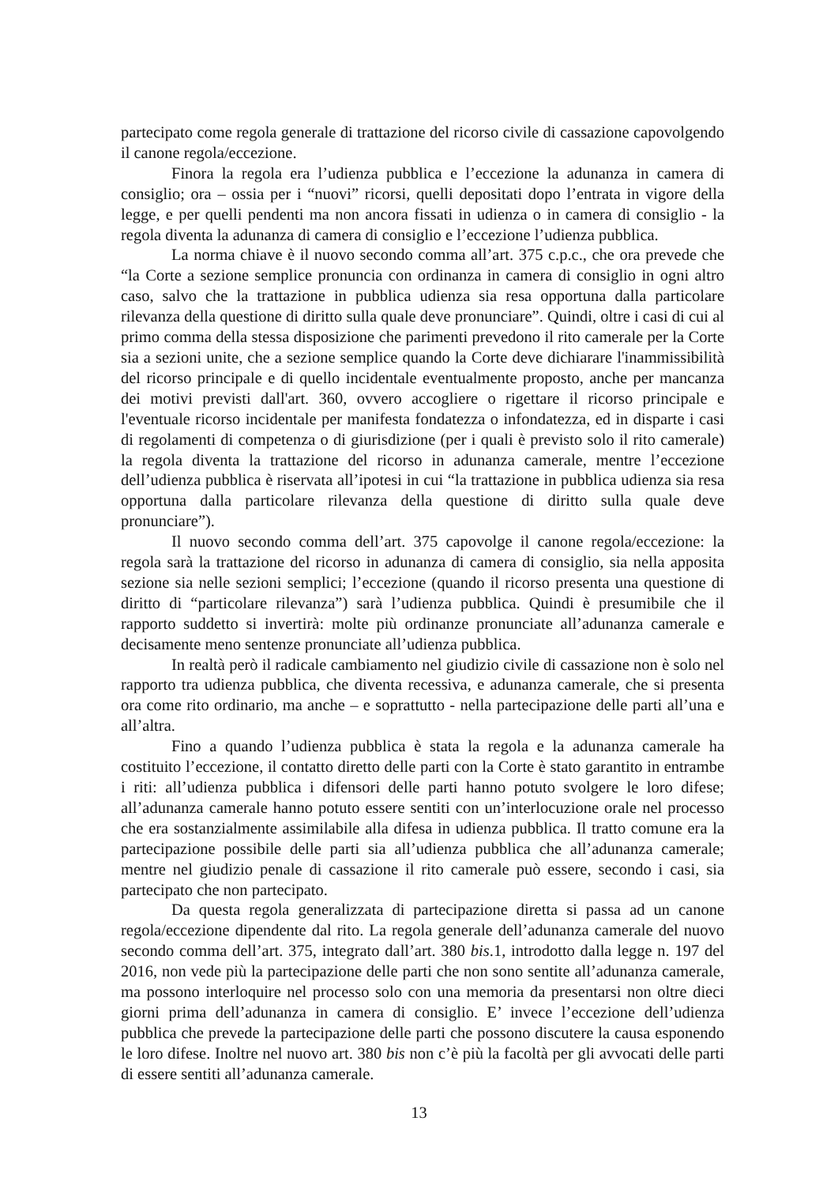partecipato come regola generale di trattazione del ricorso civile di cassazione capovolgendo il canone regola/eccezione.
Finora la regola era l’udienza pubblica e l’eccezione la adunanza in camera di consiglio; ora – ossia per i “nuovi” ricorsi, quelli depositati dopo l’entrata in vigore della legge, e per quelli pendenti ma non ancora fissati in udienza o in camera di consiglio - la regola diventa la adunanza di camera di consiglio e l’eccezione l’udienza pubblica.
La norma chiave è il nuovo secondo comma all’art. 375 c.p.c., che ora prevede che “la Corte a sezione semplice pronuncia con ordinanza in camera di consiglio in ogni altro caso, salvo che la trattazione in pubblica udienza sia resa opportuna dalla particolare rilevanza della questione di diritto sulla quale deve pronunciare”. Quindi, oltre i casi di cui al primo comma della stessa disposizione che parimenti prevedono il rito camerale per la Corte sia a sezioni unite, che a sezione semplice quando la Corte deve dichiarare l'inammissibilità del ricorso principale e di quello incidentale eventualmente proposto, anche per mancanza dei motivi previsti dall'art. 360, ovvero accogliere o rigettare il ricorso principale e l'eventuale ricorso incidentale per manifesta fondatezza o infondatezza, ed in disparte i casi di regolamenti di competenza o di giurisdizione (per i quali è previsto solo il rito camerale) la regola diventa la trattazione del ricorso in adunanza camerale, mentre l’eccezione dell’udienza pubblica è riservata all’ipotesi in cui “la trattazione in pubblica udienza sia resa opportuna dalla particolare rilevanza della questione di diritto sulla quale deve pronunciare”).
Il nuovo secondo comma dell’art. 375 capovolge il canone regola/eccezione: la regola sarà la trattazione del ricorso in adunanza di camera di consiglio, sia nella apposita sezione sia nelle sezioni semplici; l’eccezione (quando il ricorso presenta una questione di diritto di “particolare rilevanza”) sarà l’udienza pubblica. Quindi è presumibile che il rapporto suddetto si invertirà: molte più ordinanze pronunciate all’adunanza camerale e decisamente meno sentenze pronunciate all’udienza pubblica.
In realtà però il radicale cambiamento nel giudizio civile di cassazione non è solo nel rapporto tra udienza pubblica, che diventa recessiva, e adunanza camerale, che si presenta ora come rito ordinario, ma anche – e soprattutto - nella partecipazione delle parti all’una e all’altra.
Fino a quando l’udienza pubblica è stata la regola e la adunanza camerale ha costituito l’eccezione, il contatto diretto delle parti con la Corte è stato garantito in entrambe i riti: all’udienza pubblica i difensori delle parti hanno potuto svolgere le loro difese; all’adunanza camerale hanno potuto essere sentiti con un’interlocuzione orale nel processo che era sostanzialmente assimilabile alla difesa in udienza pubblica. Il tratto comune era la partecipazione possibile delle parti sia all’udienza pubblica che all’adunanza camerale; mentre nel giudizio penale di cassazione il rito camerale può essere, secondo i casi, sia partecipato che non partecipato.
Da questa regola generalizzata di partecipazione diretta si passa ad un canone regola/eccezione dipendente dal rito. La regola generale dell’adunanza camerale del nuovo secondo comma dell’art. 375, integrato dall’art. 380 bis.1, introdotto dalla legge n. 197 del 2016, non vede più la partecipazione delle parti che non sono sentite all’adunanza camerale, ma possono interloquire nel processo solo con una memoria da presentarsi non oltre dieci giorni prima dell’adunanza in camera di consiglio. E’ invece l’eccezione dell’udienza pubblica che prevede la partecipazione delle parti che possono discutere la causa esponendo le loro difese. Inoltre nel nuovo art. 380 bis non c’è più la facoltà per gli avvocati delle parti di essere sentiti all’adunanza camerale.
13